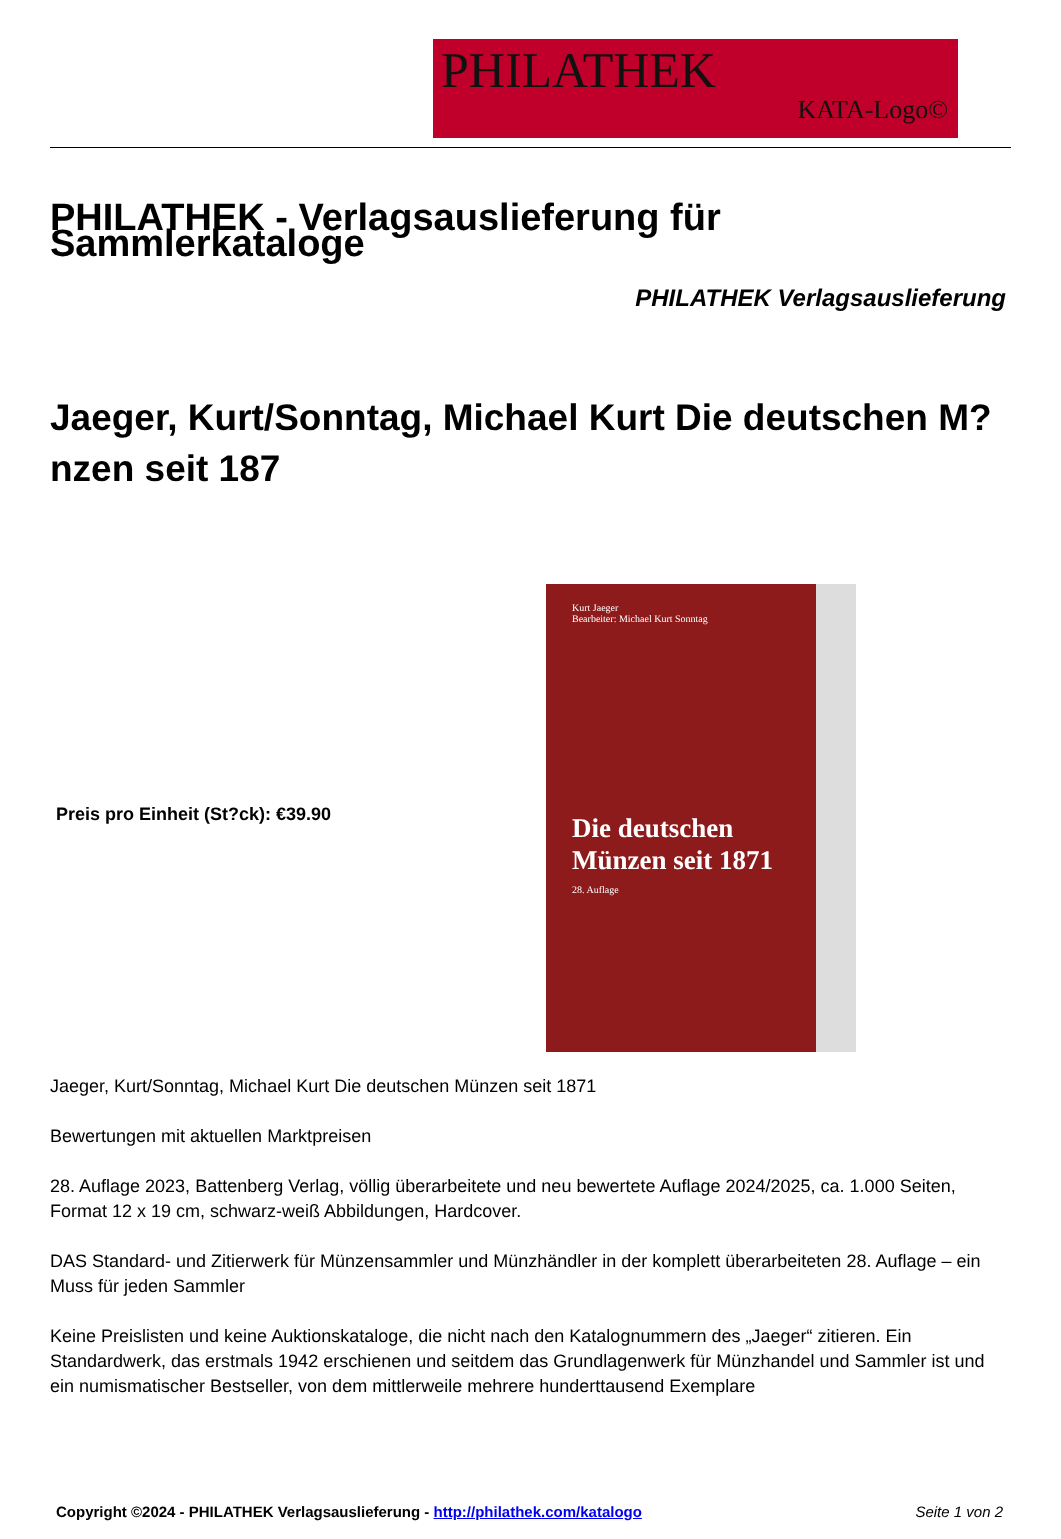PHILATHEK
KATA-Logo©
PHILATHEK - Verlagsauslieferung für Sammlerkataloge
PHILATHEK Verlagsauslieferung
Jaeger, Kurt/Sonntag, Michael Kurt Die deutschen M?nzen seit 187
Preis pro Einheit (St?ck): €39.90
Kurt Jaeger
Bearbeiter: Michael Kurt Sonntag
Die deutschen
Münzen seit 1871
28. Auflage
Jaeger, Kurt/Sonntag, Michael Kurt Die deutschen Münzen seit 1871
Bewertungen mit aktuellen Marktpreisen
28. Auflage 2023, Battenberg Verlag, völlig überarbeitete und neu bewertete Auflage 2024/2025, ca. 1.000 Seiten, Format 12 x 19 cm, schwarz-weiß Abbildungen, Hardcover.
DAS Standard- und Zitierwerk für Münzensammler und Münzhändler in der komplett überarbeiteten 28. Auflage – ein Muss für jeden Sammler
Keine Preislisten und keine Auktionskataloge, die nicht nach den Katalognummern des „Jaeger“ zitieren. Ein Standardwerk, das erstmals 1942 erschienen und seitdem das Grundlagenwerk für Münzhandel und Sammler ist und ein numismatischer Bestseller, von dem mittlerweile mehrere hunderttausend Exemplare
Copyright ©2024 - PHILATHEK Verlagsauslieferung - http://philathek.com/katalogo Seite 1 von 2